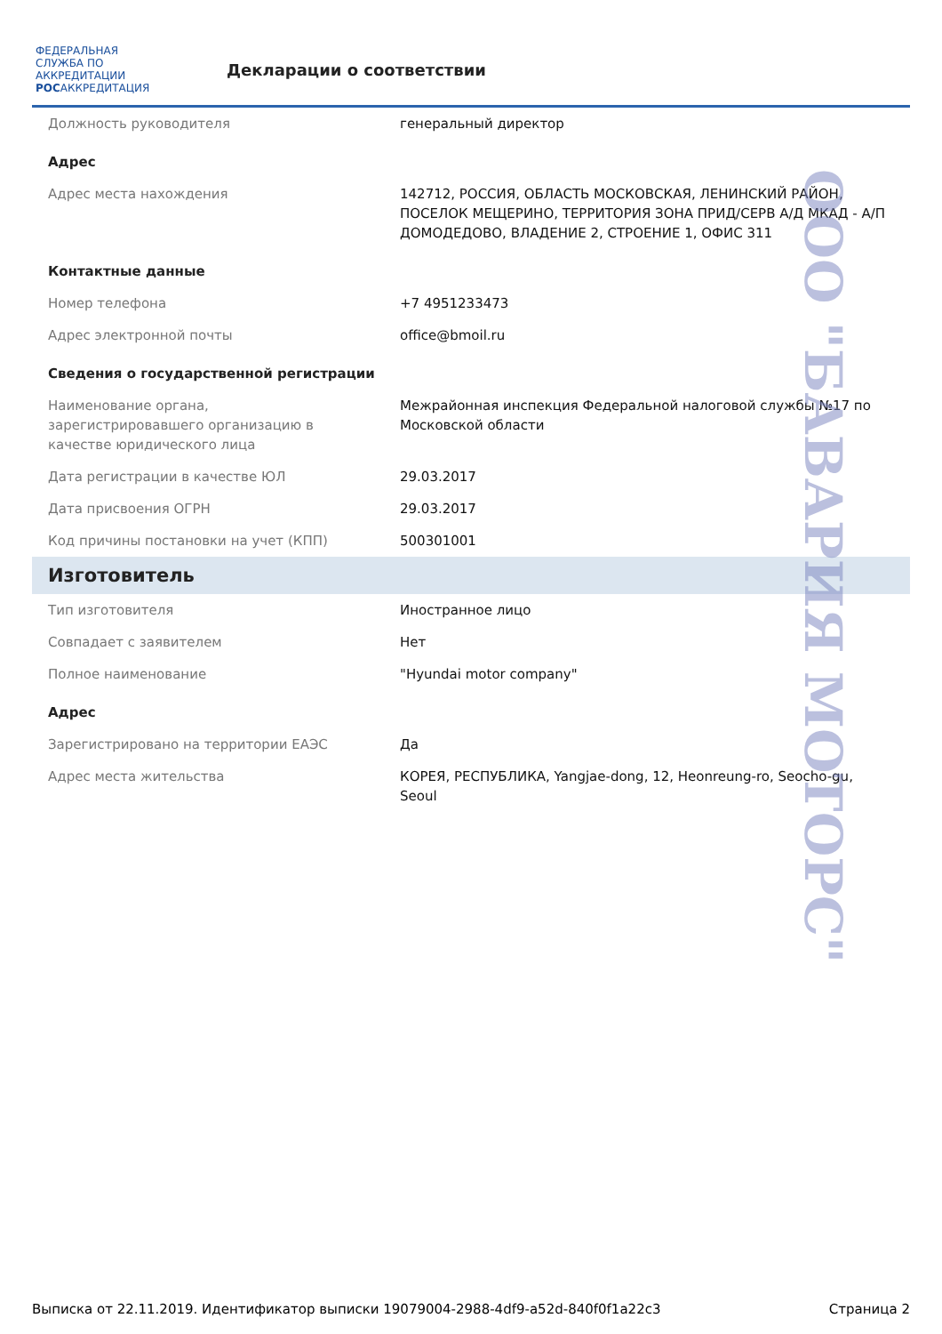ФЕДЕРАЛЬНАЯ СЛУЖБА ПО АККРЕДИТАЦИИ
РОСАККРЕДИТАЦИЯ
Декларации о соответствии
| Должность руководителя | генеральный директор |
| Адрес | |
| Адрес места нахождения | 142712, РОССИЯ, ОБЛАСТЬ МОСКОВСКАЯ, ЛЕНИНСКИЙ РАЙОН, ПОСЕЛОК МЕЩЕРИНО, ТЕРРИТОРИЯ ЗОНА ПРИД/СЕРВ А/Д МКАД - А/П ДОМОДЕДОВО, ВЛАДЕНИЕ 2, СТРОЕНИЕ 1, ОФИС 311 |
| Контактные данные | |
| Номер телефона | +7 4951233473 |
| Адрес электронной почты | office@bmoil.ru |
| Сведения о государственной регистрации | |
| Наименование органа, зарегистрировавшего организацию в качестве юридического лица | Межрайонная инспекция Федеральной налоговой службы №17 по Московской области |
| Дата регистрации в качестве ЮЛ | 29.03.2017 |
| Дата присвоения ОГРН | 29.03.2017 |
| Код причины постановки на учет (КПП) | 500301001 |
| Изготовитель | |
| Тип изготовителя | Иностранное лицо |
| Совпадает с заявителем | Нет |
| Полное наименование | "Hyundai motor company" |
| Адрес | |
| Зарегистрировано на территории ЕАЭС | Да |
| Адрес места жительства | КОРЕЯ, РЕСПУБЛИКА, Yangjae-dong, 12, Heonreung-ro, Seocho-gu, Seoul |
ООО "БАВАРИЯ МОТОРС"
Выписка от 22.11.2019. Идентификатор выписки 19079004-2988-4df9-a52d-840f0f1a22c3 Страница 2